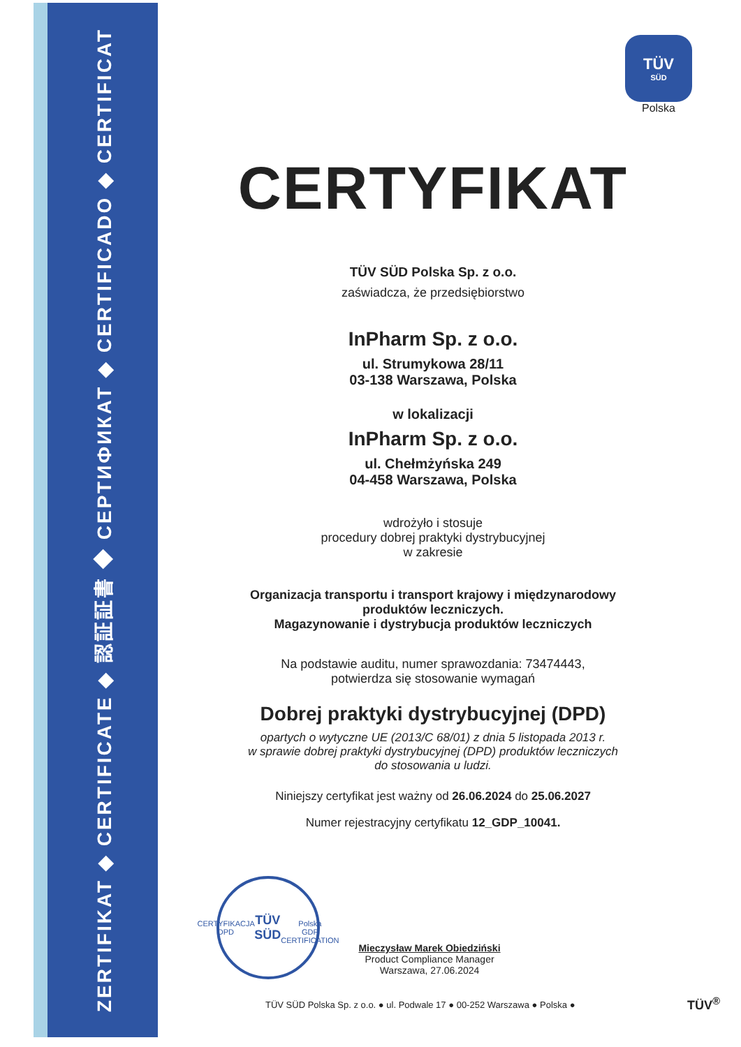ZERTIFIKAT ◆ CERTIFICATE ◆ 認証証書 ◆ СЕРТИФИКАТ ◆ CERTIFICADO ◆ CERTIFICAT
TÜV
SÜD
Polska
CERTYFIKAT
TÜV SÜD Polska Sp. z o.o.
zaświadcza, że przedsiębiorstwo
InPharm Sp. z o.o.
ul. Strumykowa 28/11
03-138 Warszawa, Polska
w lokalizacji
InPharm Sp. z o.o.
ul. Chełmżyńska 249
04-458 Warszawa, Polska
wdrożyło i stosuje
procedury dobrej praktyki dystrybucyjnej
w zakresie
Organizacja transportu i transport krajowy i międzynarodowy
produktów leczniczych.
Magazynowanie i dystrybucja produktów leczniczych
Na podstawie auditu, numer sprawozdania: 73474443,
potwierdza się stosowanie wymagań
Dobrej praktyki dystrybucyjnej (DPD)
opartych o wytyczne UE (2013/C 68/01) z dnia 5 listopada 2013 r.
w sprawie dobrej praktyki dystrybucyjnej (DPD) produktów leczniczych
do stosowania u ludzi.
Niniejszy certyfikat jest ważny od 26.06.2024 do 25.06.2027
Numer rejestracyjny certyfikatu 12_GDP_10041.
CERTYFIKACJA DPD
TÜV
SÜD
Polska
GDP CERTIFICATION
Mieczysław Marek Obiedziński
Product Compliance Manager
Warszawa, 27.06.2024
TÜV SÜD Polska Sp. z o.o. ● ul. Podwale 17 ● 00-252 Warszawa ● Polska ●
TÜV<sup>®</sup>